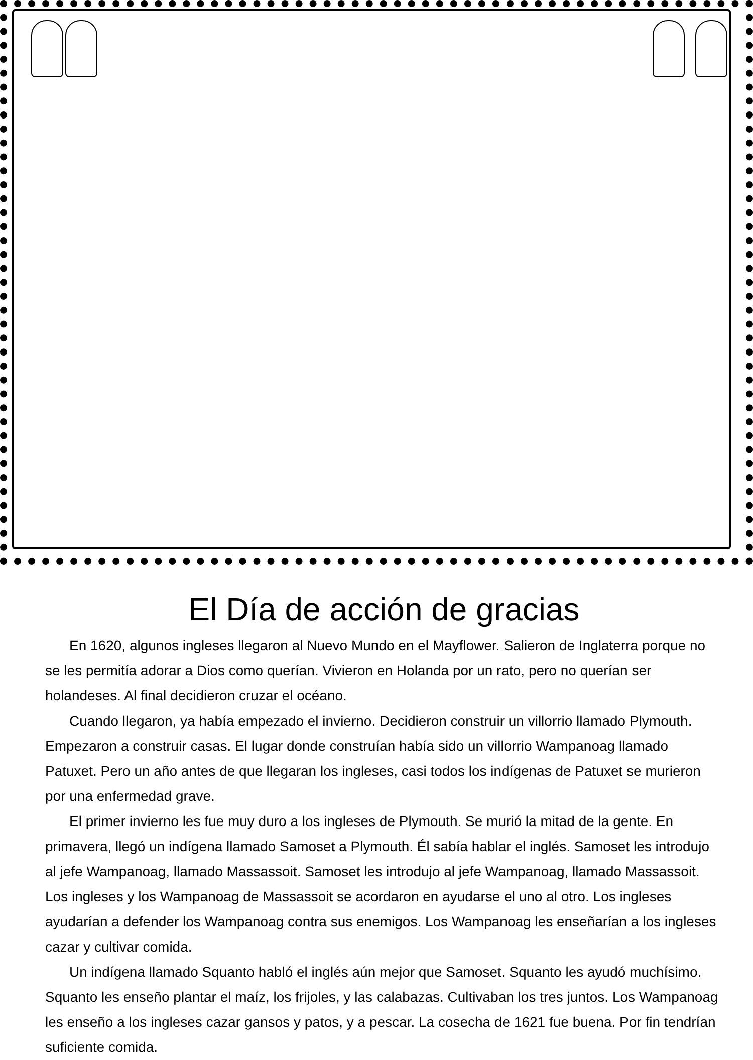El Día de acción de gracias
En 1620, algunos ingleses llegaron al Nuevo Mundo en el Mayflower. Salieron de Inglaterra porque no se les permitía adorar a Dios como querían. Vivieron en Holanda por un rato, pero no querían ser holandeses. Al final decidieron cruzar el océano.
Cuando llegaron, ya había empezado el invierno. Decidieron construir un villorrio llamado Plymouth. Empezaron a construir casas. El lugar donde construían había sido un villorrio Wampanoag llamado Patuxet. Pero un año antes de que llegaran los ingleses, casi todos los indígenas de Patuxet se murieron por una enfermedad grave.
El primer invierno les fue muy duro a los ingleses de Plymouth. Se murió la mitad de la gente. En primavera, llegó un indígena llamado Samoset a Plymouth. Él sabía hablar el inglés. Samoset les introdujo al jefe Wampanoag, llamado Massassoit. Samoset les introdujo al jefe Wampanoag, llamado Massassoit. Los ingleses y los Wampanoag de Massassoit se acordaron en ayudarse el uno al otro. Los ingleses ayudarían a defender los Wampanoag contra sus enemigos. Los Wampanoag les enseñarían a los ingleses cazar y cultivar comida.
Un indígena llamado Squanto habló el inglés aún mejor que Samoset. Squanto les ayudó muchísimo. Squanto les enseño plantar el maíz, los frijoles, y las calabazas. Cultivaban los tres juntos. Los Wampanoag les enseño a los ingleses cazar gansos y patos, y a pescar. La cosecha de 1621 fue buena. Por fin tendrían suficiente comida.